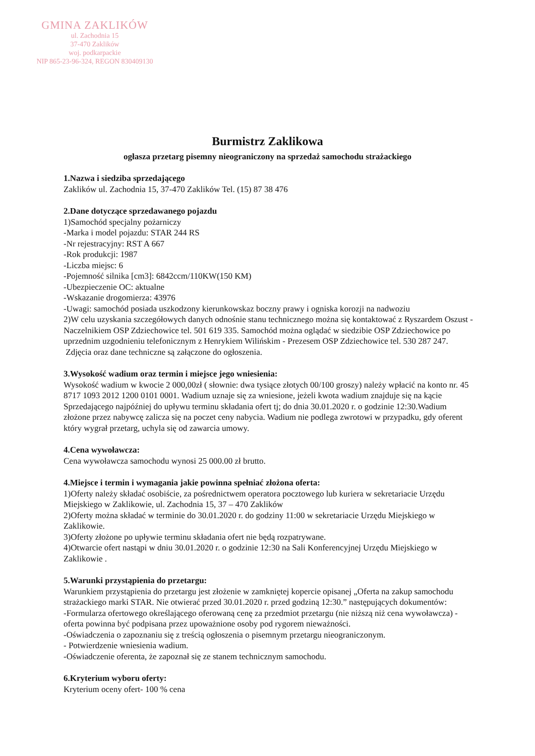GMINA ZAKLIKÓW
ul. Zachodnia 15
37-470 Zaklików
woj. podkarpackie
NIP 865-23-96-324, REGON 830409130
Burmistrz Zaklikowa
ogłasza przetarg pisemny nieograniczony na sprzedaż samochodu strażackiego
1.Nazwa i siedziba sprzedającego
Zaklików ul. Zachodnia 15, 37-470 Zaklików Tel. (15) 87 38 476
2.Dane dotyczące sprzedawanego pojazdu
1)Samochód specjalny pożarniczy
-Marka i model pojazdu: STAR 244 RS
-Nr rejestracyjny: RST A 667
-Rok produkcji: 1987
-Liczba miejsc: 6
-Pojemność silnika [cm3]: 6842ccm/110KW(150 KM)
-Ubezpieczenie OC: aktualne
-Wskazanie drogomierza: 43976
-Uwagi: samochód posiada uszkodzony kierunkowskaz boczny prawy i ogniska korozji na nadwoziu
2)W celu uzyskania szczegółowych danych odnośnie stanu technicznego można się kontaktować z Ryszardem Oszust - Naczelnikiem OSP Zdziechowice tel. 501 619 335. Samochód można oglądać w siedzibie OSP Zdziechowice po uprzednim uzgodnieniu telefonicznym z Henrykiem Wilińskim - Prezesem OSP Zdziechowice tel. 530 287 247.
Zdjęcia oraz dane techniczne są załączone do ogłoszenia.
3.Wysokość wadium oraz termin i miejsce jego wniesienia:
Wysokość wadium w kwocie 2 000,00zł ( słownie: dwa tysiące złotych 00/100 groszy) należy wpłacić na konto nr. 45 8717 1093 2012 1200 0101 0001. Wadium uznaje się za wniesione, jeżeli kwota wadium znajduje się na kącie Sprzedającego najpóźniej do upływu terminu składania ofert tj; do dnia 30.01.2020 r. o godzinie 12:30.Wadium złożone przez nabywcę zalicza się na poczet ceny nabycia. Wadium nie podlega zwrotowi w przypadku, gdy oferent który wygrał przetarg, uchyla się od zawarcia umowy.
4.Cena wywoławcza:
Cena wywoławcza samochodu wynosi 25 000.00 zł brutto.
4.Miejsce i termin i wymagania jakie powinna spełniać złożona oferta:
1)Oferty należy składać osobiście, za pośrednictwem operatora pocztowego lub kuriera w sekretariacie Urzędu Miejskiego w Zaklikowie, ul. Zachodnia 15, 37 – 470 Zaklików
2)Oferty można składać w terminie do 30.01.2020 r. do godziny 11:00 w sekretariacie Urzędu Miejskiego w Zaklikowie.
3)Oferty złożone po upływie terminu składania ofert nie będą rozpatrywane.
4)Otwarcie ofert nastąpi w dniu 30.01.2020 r. o godzinie 12:30 na Sali Konferencyjnej Urzędu Miejskiego w Zaklikowie .
5.Warunki przystąpienia do przetargu:
Warunkiem przystąpienia do przetargu jest złożenie w zamkniętej kopercie opisanej „Oferta na zakup samochodu strażackiego marki STAR. Nie otwierać przed 30.01.2020 r. przed godziną 12:30.” następujących dokumentów:
-Formularza ofertowego określającego oferowaną cenę za przedmiot przetargu (nie niższą niż cena wywoławcza) - oferta powinna być podpisana przez upoważnione osoby pod rygorem nieważności.
-Oświadczenia o zapoznaniu się z treścią ogłoszenia o pisemnym przetargu nieograniczonym.
- Potwierdzenie wniesienia wadium.
-Oświadczenie oferenta, że zapoznał się ze stanem technicznym samochodu.
6.Kryterium wyboru oferty:
Kryterium oceny ofert- 100 % cena